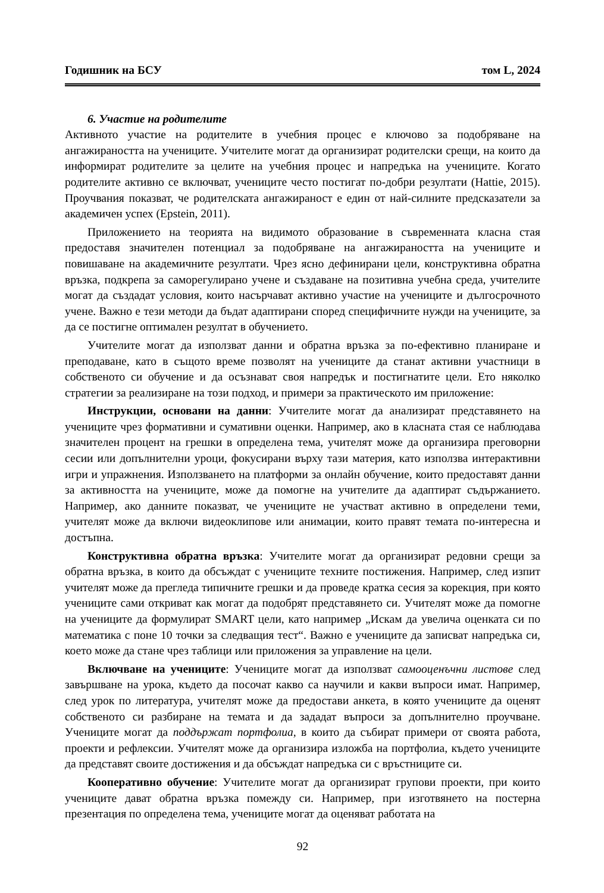Годишник на БСУ том L, 2024
6. Участие на родителите
Активното участие на родителите в учебния процес е ключово за подобряване на ангажираността на учениците. Учителите могат да организират родителски срещи, на които да информират родителите за целите на учебния процес и напредъка на учениците. Когато родителите активно се включват, учениците често постигат по-добри резултати (Hattie, 2015). Проучвания показват, че родителската ангажираност е един от най-силните предсказатели за академичен успех (Epstein, 2011).
Приложението на теорията на видимото образование в съвременната класна стая предоставя значителен потенциал за подобряване на ангажираността на учениците и повишаване на академичните резултати. Чрез ясно дефинирани цели, конструктивна обратна връзка, подкрепа за саморегулирано учене и създаване на позитивна учебна среда, учителите могат да създадат условия, които насърчават активно участие на учениците и дългосрочното учене. Важно е тези методи да бъдат адаптирани според специфичните нужди на учениците, за да се постигне оптимален резултат в обучението.
Учителите могат да използват данни и обратна връзка за по-ефективно планиране и преподаване, като в същото време позволят на учениците да станат активни участници в собственото си обучение и да осъзнават своя напредък и постигнатите цели. Ето няколко стратегии за реализиране на този подход, и примери за практическото им приложение:
Инструкции, основани на данни: Учителите могат да анализират представянето на учениците чрез формативни и сумативни оценки. Например, ако в класната стая се наблюдава значителен процент на грешки в определена тема, учителят може да организира преговорни сесии или допълнителни уроци, фокусирани върху тази материя, като използва интерактивни игри и упражнения. Използването на платформи за онлайн обучение, които предоставят данни за активността на учениците, може да помогне на учителите да адаптират съдържанието. Например, ако данните показват, че учениците не участват активно в определени теми, учителят може да включи видеоклипове или анимации, които правят темата по-интересна и достъпна.
Конструктивна обратна връзка: Учителите могат да организират редовни срещи за обратна връзка, в които да обсъждат с учениците техните постижения. Например, след изпит учителят може да прегледа типичните грешки и да проведе кратка сесия за корекция, при която учениците сами откриват как могат да подобрят представянето си. Учителят може да помогне на учениците да формулират SMART цели, като например „Искам да увелича оценката си по математика с поне 10 точки за следващия тест“. Важно е учениците да записват напредъка си, което може да стане чрез таблици или приложения за управление на цели.
Включване на учениците: Учениците могат да използват самооценъчни листове след завършване на урока, където да посочат какво са научили и какви въпроси имат. Например, след урок по литература, учителят може да предостави анкета, в която учениците да оценят собственото си разбиране на темата и да зададат въпроси за допълнително проучване. Учениците могат да поддържат портфолиа, в които да събират примери от своята работа, проекти и рефлексии. Учителят може да организира изложба на портфолиа, където учениците да представят своите достижения и да обсъждат напредъка си с връстниците си.
Кооперативно обучение: Учителите могат да организират групови проекти, при които учениците дават обратна връзка помежду си. Например, при изготвянето на постерна презентация по определена тема, учениците могат да оценяват работата на
92